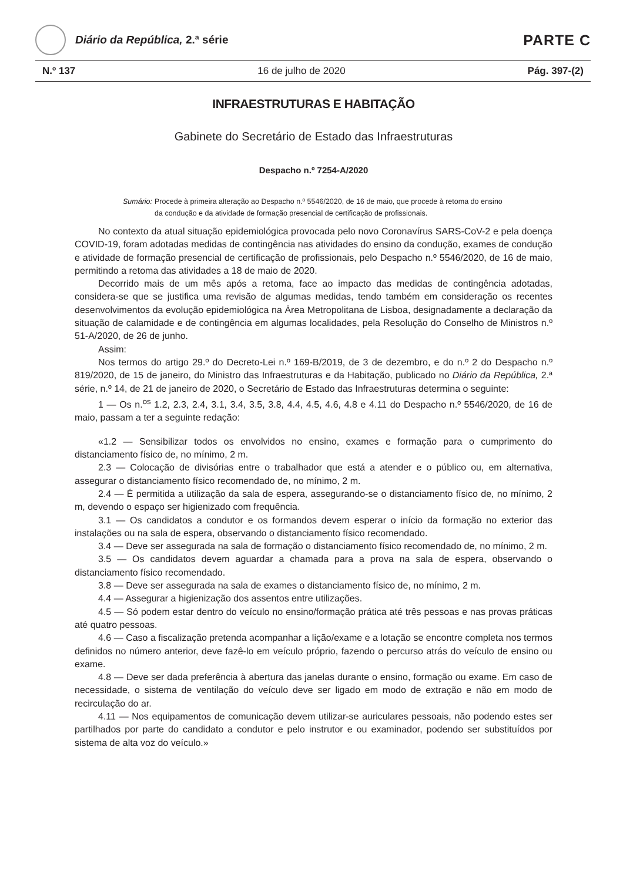Diário da República, 2.ª série
PARTE C
N.º 137 16 de julho de 2020 Pág. 397-(2)
INFRAESTRUTURAS E HABITAÇÃO
Gabinete do Secretário de Estado das Infraestruturas
Despacho n.º 7254-A/2020
Sumário: Procede à primeira alteração ao Despacho n.º 5546/2020, de 16 de maio, que procede à retoma do ensino da condução e da atividade de formação presencial de certificação de profissionais.
No contexto da atual situação epidemiológica provocada pelo novo Coronavírus SARS-CoV-2 e pela doença COVID-19, foram adotadas medidas de contingência nas atividades do ensino da condução, exames de condução e atividade de formação presencial de certificação de profissionais, pelo Despacho n.º 5546/2020, de 16 de maio, permitindo a retoma das atividades a 18 de maio de 2020.
Decorrido mais de um mês após a retoma, face ao impacto das medidas de contingência adotadas, considera-se que se justifica uma revisão de algumas medidas, tendo também em consideração os recentes desenvolvimentos da evolução epidemiológica na Área Metropolitana de Lisboa, designadamente a declaração da situação de calamidade e de contingência em algumas localidades, pela Resolução do Conselho de Ministros n.º 51-A/2020, de 26 de junho.
Assim:
Nos termos do artigo 29.º do Decreto-Lei n.º 169-B/2019, de 3 de dezembro, e do n.º 2 do Despacho n.º 819/2020, de 15 de janeiro, do Ministro das Infraestruturas e da Habitação, publicado no Diário da República, 2.ª série, n.º 14, de 21 de janeiro de 2020, o Secretário de Estado das Infraestruturas determina o seguinte:
1 — Os n.<sup>os</sup> 1.2, 2.3, 2.4, 3.1, 3.4, 3.5, 3.8, 4.4, 4.5, 4.6, 4.8 e 4.11 do Despacho n.º 5546/2020, de 16 de maio, passam a ter a seguinte redação:
«1.2 — Sensibilizar todos os envolvidos no ensino, exames e formação para o cumprimento do distanciamento físico de, no mínimo, 2 m.
2.3 — Colocação de divisórias entre o trabalhador que está a atender e o público ou, em alternativa, assegurar o distanciamento físico recomendado de, no mínimo, 2 m.
2.4 — É permitida a utilização da sala de espera, assegurando-se o distanciamento físico de, no mínimo, 2 m, devendo o espaço ser higienizado com frequência.
3.1 — Os candidatos a condutor e os formandos devem esperar o início da formação no exterior das instalações ou na sala de espera, observando o distanciamento físico recomendado.
3.4 — Deve ser assegurada na sala de formação o distanciamento físico recomendado de, no mínimo, 2 m.
3.5 — Os candidatos devem aguardar a chamada para a prova na sala de espera, observando o distanciamento físico recomendado.
3.8 — Deve ser assegurada na sala de exames o distanciamento físico de, no mínimo, 2 m.
4.4 — Assegurar a higienização dos assentos entre utilizações.
4.5 — Só podem estar dentro do veículo no ensino/formação prática até três pessoas e nas provas práticas até quatro pessoas.
4.6 — Caso a fiscalização pretenda acompanhar a lição/exame e a lotação se encontre completa nos termos definidos no número anterior, deve fazê-lo em veículo próprio, fazendo o percurso atrás do veículo de ensino ou exame.
4.8 — Deve ser dada preferência à abertura das janelas durante o ensino, formação ou exame. Em caso de necessidade, o sistema de ventilação do veículo deve ser ligado em modo de extração e não em modo de recirculação do ar.
4.11 — Nos equipamentos de comunicação devem utilizar-se auriculares pessoais, não podendo estes ser partilhados por parte do candidato a condutor e pelo instrutor e ou examinador, podendo ser substituídos por sistema de alta voz do veículo.»